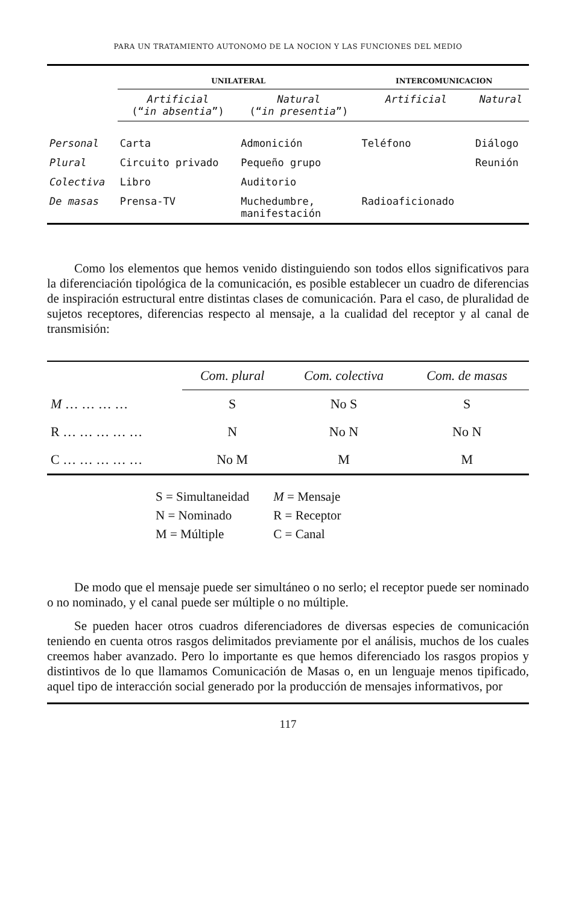PARA UN TRATAMIENTO AUTONOMO DE LA NOCION Y LAS FUNCIONES DEL MEDIO
| | UNILATERAL | | INTERCOMUNICACION | |
| --- | --- | --- | --- | --- |
| | Artificial (“ in absentia ”) | Natural (“ in presentia ”) | Artificial | Natural |
| Personal | Carta | Admonición | Teléfono | Diálogo |
| Plural | Circuito privado | Pequeño grupo | | Reunión |
| Colectiva | Libro | Auditorio | | |
| De masas | Prensa-TV | Muchedumbre, manifestación | Radioaficionado | |
Como los elementos que hemos venido distinguiendo son todos ellos significativos para la diferenciación tipológica de la comunicación, es posible establecer un cuadro de diferencias de inspiración estructural entre distintas clases de comunicación. Para el caso, de pluralidad de sujetos receptores, diferencias respecto al mensaje, a la cualidad del receptor y al canal de transmisión:
| | Com. plural | Com. colectiva | Com. de masas |
| --- | --- | --- | --- |
| M … … … … | S | No S | S |
| R … … … … … | N | No N | No N |
| C … … … … … | No M | M | M |
| S = Simultaneidad | M = Mensaje |
| N = Nominado | R = Receptor |
| M = Múltiple | C = Canal |
De modo que el mensaje puede ser simultáneo o no serlo; el receptor puede ser nominado o no nominado, y el canal puede ser múltiple o no múltiple.
Se pueden hacer otros cuadros diferenciadores de diversas especies de comunicación teniendo en cuenta otros rasgos delimitados previamente por el análisis, muchos de los cuales creemos haber avanzado. Pero lo importante es que hemos diferenciado los rasgos propios y distintivos de lo que llamamos Comunicación de Masas o, en un lenguaje menos tipificado, aquel tipo de interacción social generado por la producción de mensajes informativos, por
117